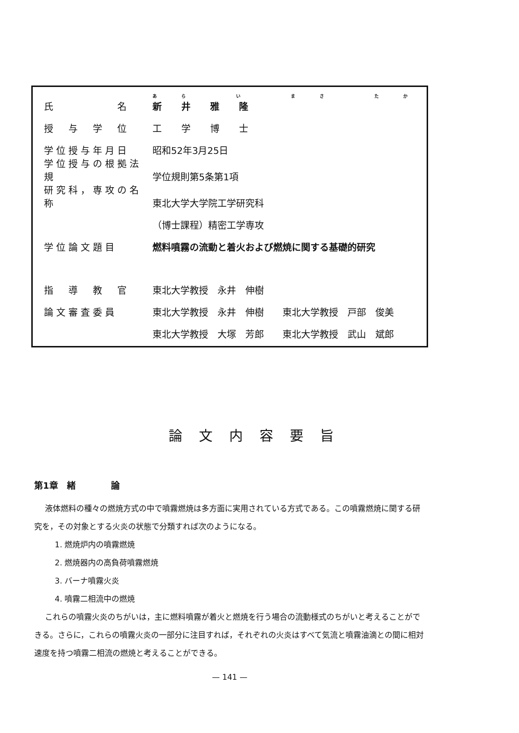| 氏 名 | あら い まさ たか 新井雅隆 |
| 授 与 学 位 | 工学博士 |
| 学位授与年月日 | 昭和52年3月25日 |
| 学位授与の根拠法規 | 学位規則第5条第1項 |
| 研究科，専攻の名称 | 東北大学大学院工学研究科 |
| | （博士課程）精密工学専攻 |
| 学位論文題目 | 燃料噴霧の流動と着火および燃焼に関する基礎的研究 |
| 指 導 教 官 | 東北大学教授 永井 伸樹 |
| 論文審査委員 | 東北大学教授 永井 伸樹 東北大学教授 戸部 俊美 |
| | 東北大学教授 大塚 芳郎 東北大学教授 武山 斌郎 |
論文内容要旨
第1章　緒　　　　論
液体燃料の種々の燃焼方式の中で噴霧燃焼は多方面に実用されている方式である。この噴霧燃焼に関する研究を，その対象とする火炎の状態で分類すれば次のようになる。
1. 燃焼炉内の噴霧燃焼
2. 燃焼器内の高負荷噴霧燃焼
3. バーナ噴霧火炎
4. 噴霧二相流中の燃焼
これらの噴霧火炎のちがいは，主に燃料噴霧が着火と燃焼を行う場合の流動様式のちがいと考えることができる。さらに，これらの噴霧火炎の一部分に注目すれば，それぞれの火炎はすべて気流と噴霧油滴との間に相対速度を持つ噴霧二相流の燃焼と考えることができる。
— 141 —